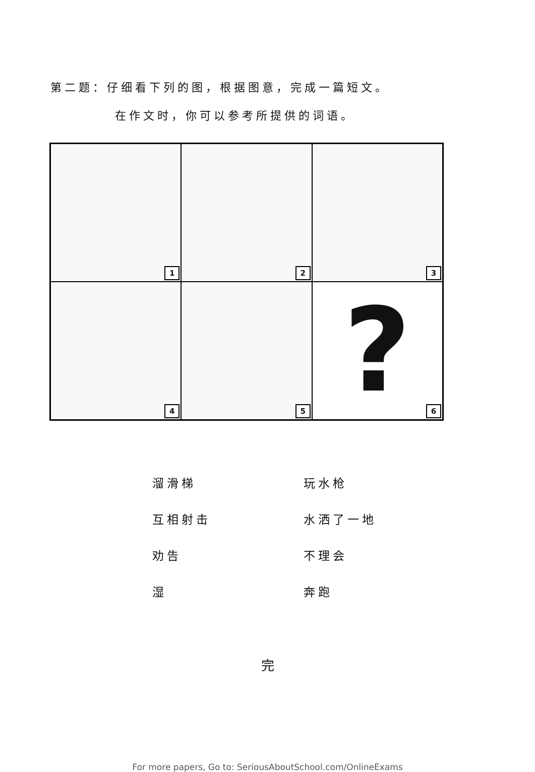第二题：仔细看下列的图，根据图意，完成一篇短文。
在作文时，你可以参考所提供的词语。
1
2
3
4
5
?
6
溜滑梯
玩水枪
互相射击
水洒了一地
劝告
不理会
湿
奔跑
完
For more papers, Go to: SeriousAboutSchool.com/OnlineExams